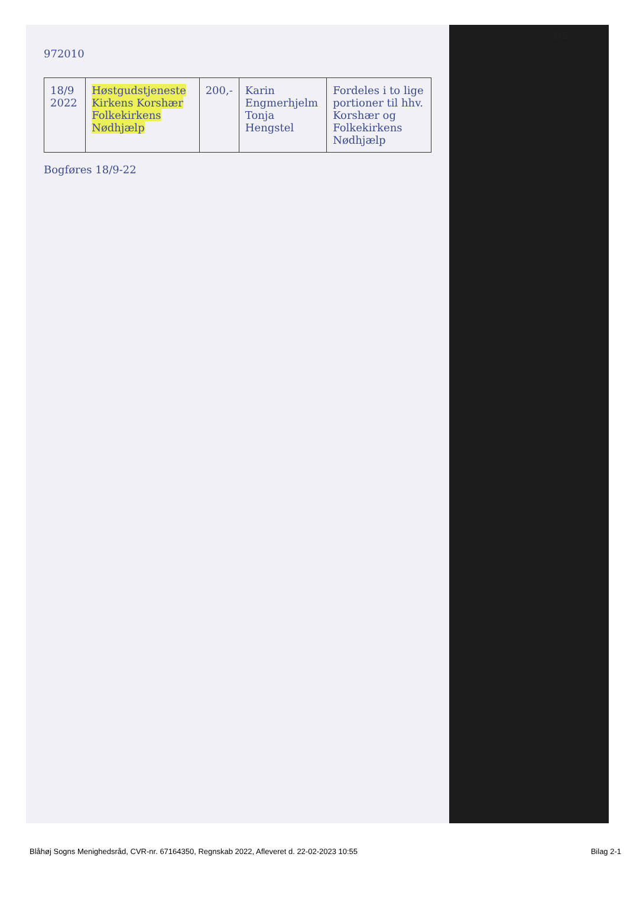345
972010
| 18/9 2022 | Høstgudstjeneste Kirkens Korshær Folkekirkens Nødhjælp | 200,- | Karin Engmerhjelm Tonja Hengstel | Fordeles i to lige portioner til hhv. Korshær og Folkekirkens Nødhjælp |
Bogføres 18/9-22
Blåhøj Sogns Menighedsråd, CVR-nr. 67164350, Regnskab 2022, Afleveret d. 22-02-2023 10:55 Bilag 2-1